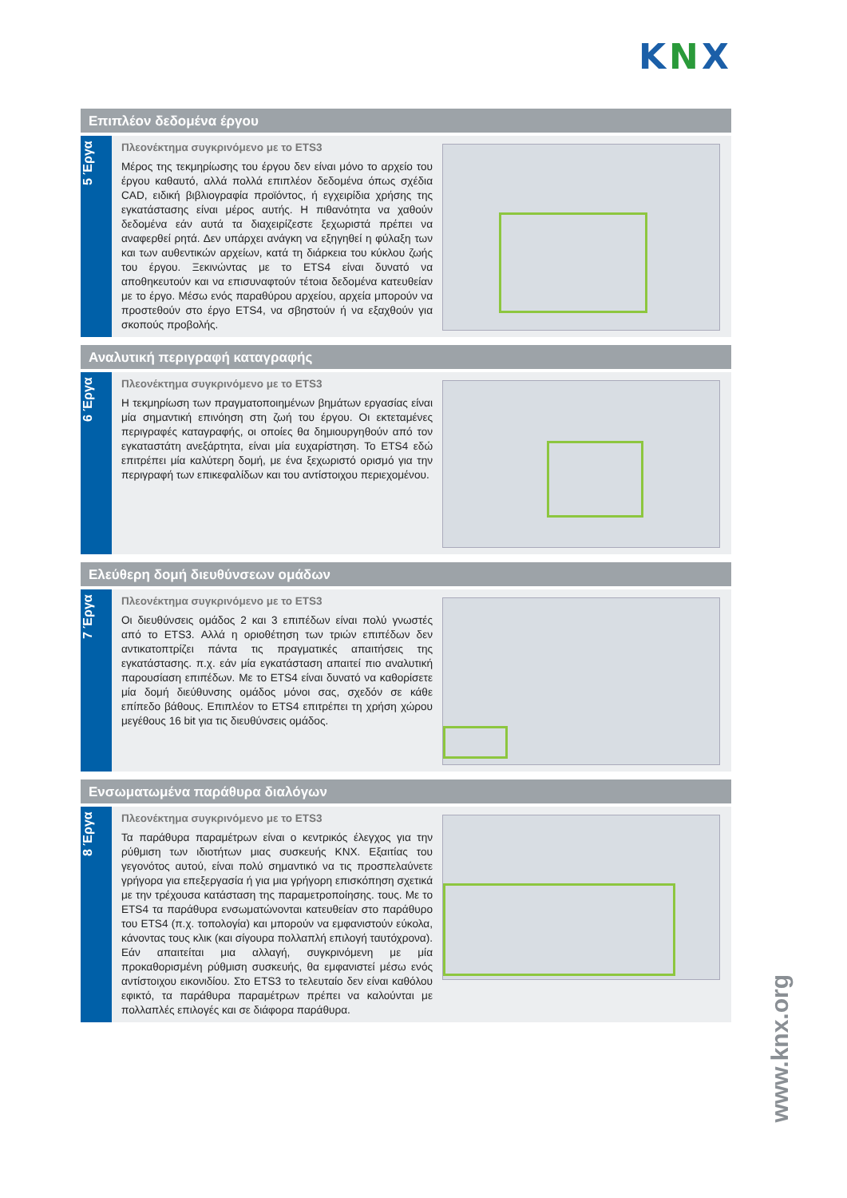KNX
Επιπλέον δεδομένα έργου
5 Έργα
Πλεονέκτημα συγκρινόμενο με το ETS3
Μέρος της τεκμηρίωσης του έργου δεν είναι μόνο το αρχείο του έργου καθαυτό, αλλά πολλά επιπλέον δεδομένα όπως σχέδια CAD, ειδική βιβλιογραφία προϊόντος, ή εγχειρίδια χρήσης της εγκατάστασης είναι μέρος αυτής. Η πιθανότητα να χαθούν δεδομένα εάν αυτά τα διαχειρίζεστε ξεχωριστά πρέπει να αναφερθεί ρητά. Δεν υπάρχει ανάγκη να εξηγηθεί η φύλαξη των και των αυθεντικών αρχείων, κατά τη διάρκεια του κύκλου ζωής του έργου. Ξεκινώντας με το ETS4 είναι δυνατό να αποθηκευτούν και να επισυναφτούν τέτοια δεδομένα κατευθείαν με το έργο. Μέσω ενός παραθύρου αρχείου, αρχεία μπορούν να προστεθούν στο έργο ETS4, να σβηστούν ή να εξαχθούν για σκοπούς προβολής.
Αναλυτική περιγραφή καταγραφής
6 Έργα
Πλεονέκτημα συγκρινόμενο με το ETS3
Η τεκμηρίωση των πραγματοποιημένων βημάτων εργασίας είναι μία σημαντική επινόηση στη ζωή του έργου. Οι εκτεταμένες περιγραφές καταγραφής, οι οποίες θα δημιουργηθούν από τον εγκαταστάτη ανεξάρτητα, είναι μία ευχαρίστηση. Το ETS4 εδώ επιτρέπει μία καλύτερη δομή, με ένα ξεχωριστό ορισμό για την περιγραφή των επικεφαλίδων και του αντίστοιχου περιεχομένου.
Ελεύθερη δομή διευθύνσεων ομάδων
7 Έργα
Πλεονέκτημα συγκρινόμενο με το ETS3
Οι διευθύνσεις ομάδος 2 και 3 επιπέδων είναι πολύ γνωστές από το ETS3. Αλλά η οριοθέτηση των τριών επιπέδων δεν αντικατοπτρίζει πάντα τις πραγματικές απαιτήσεις της εγκατάστασης. π.χ. εάν μία εγκατάσταση απαιτεί πιο αναλυτική παρουσίαση επιπέδων. Με το ETS4 είναι δυνατό να καθορίσετε μία δομή διεύθυνσης ομάδος μόνοι σας, σχεδόν σε κάθε επίπεδο βάθους. Επιπλέον το ETS4 επιτρέπει τη χρήση χώρου μεγέθους 16 bit για τις διευθύνσεις ομάδος.
Ενσωματωμένα παράθυρα διαλόγων
8 Έργα
Πλεονέκτημα συγκρινόμενο με το ETS3
Τα παράθυρα παραμέτρων είναι ο κεντρικός έλεγχος για την ρύθμιση των ιδιοτήτων μιας συσκευής KNX. Εξαιτίας του γεγονότος αυτού, είναι πολύ σημαντικό να τις προσπελαύνετε γρήγορα για επεξεργασία ή για μια γρήγορη επισκόπηση σχετικά με την τρέχουσα κατάσταση της παραμετροποίησης. τους. Με το ETS4 τα παράθυρα ενσωματώνονται κατευθείαν στο παράθυρο του ETS4 (π.χ. τοπολογία) και μπορούν να εμφανιστούν εύκολα, κάνοντας τους κλικ (και σίγουρα πολλαπλή επιλογή ταυτόχρονα). Εάν απαιτείται μια αλλαγή, συγκρινόμενη με μία προκαθορισμένη ρύθμιση συσκευής, θα εμφανιστεί μέσω ενός αντίστοιχου εικονιδίου. Στο ETS3 το τελευταίο δεν είναι καθόλου εφικτό, τα παράθυρα παραμέτρων πρέπει να καλούνται με πολλαπλές επιλογές και σε διάφορα παράθυρα.
www.knx.org